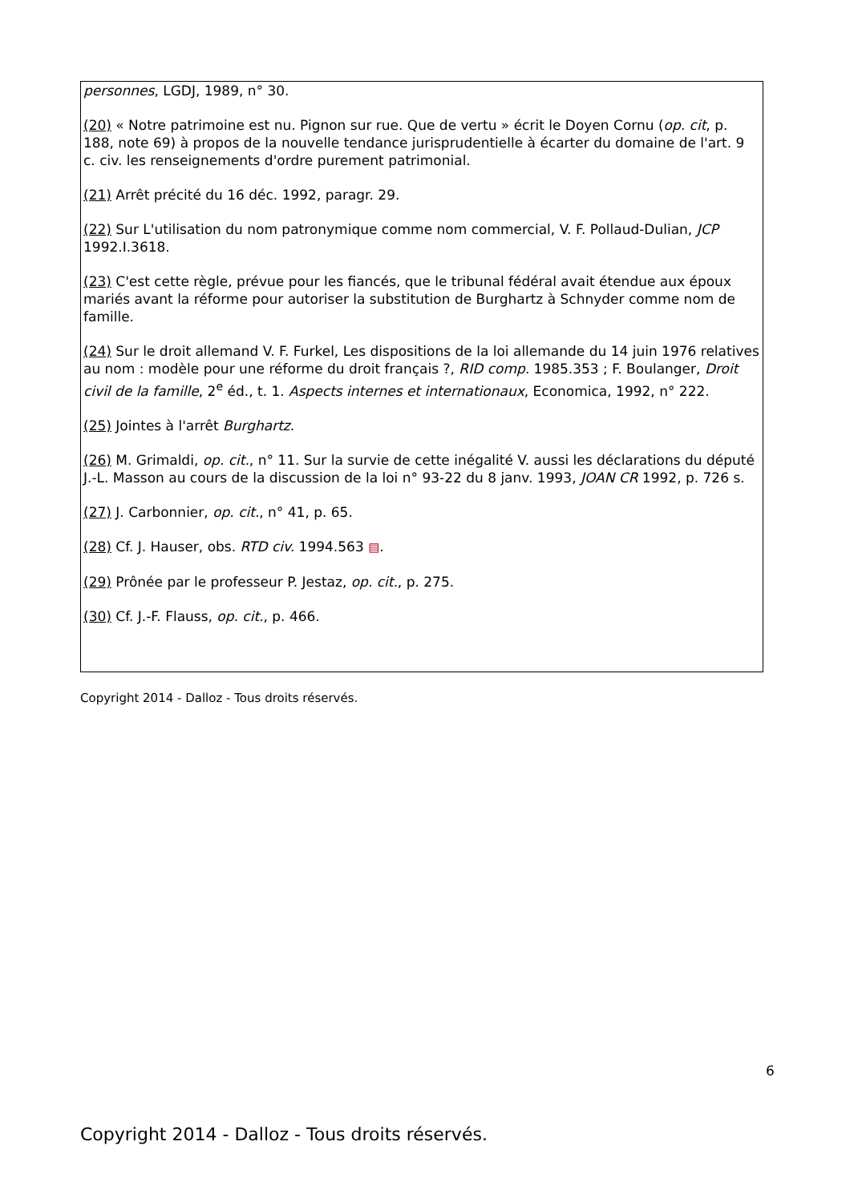personnes, LGDJ, 1989, n° 30.
(20) « Notre patrimoine est nu. Pignon sur rue. Que de vertu » écrit le Doyen Cornu (op. cit, p. 188, note 69) à propos de la nouvelle tendance jurisprudentielle à écarter du domaine de l'art. 9 c. civ. les renseignements d'ordre purement patrimonial.
(21) Arrêt précité du 16 déc. 1992, paragr. 29.
(22) Sur L'utilisation du nom patronymique comme nom commercial, V. F. Pollaud-Dulian, JCP 1992.I.3618.
(23) C'est cette règle, prévue pour les fiancés, que le tribunal fédéral avait étendue aux époux mariés avant la réforme pour autoriser la substitution de Burghartz à Schnyder comme nom de famille.
(24) Sur le droit allemand V. F. Furkel, Les dispositions de la loi allemande du 14 juin 1976 relatives au nom : modèle pour une réforme du droit français ?, RID comp. 1985.353 ; F. Boulanger, Droit civil de la famille, 2<sup>e</sup> éd., t. 1. Aspects internes et internationaux, Economica, 1992, n° 222.
(25) Jointes à l'arrêt Burghartz.
(26) M. Grimaldi, op. cit., n° 11. Sur la survie de cette inégalité V. aussi les déclarations du député J.-L. Masson au cours de la discussion de la loi n° 93-22 du 8 janv. 1993, JOAN CR 1992, p. 726 s.
(27) J. Carbonnier, op. cit., n° 41, p. 65.
(28) Cf. J. Hauser, obs. RTD civ. 1994.563 ▤.
(29) Prônée par le professeur P. Jestaz, op. cit., p. 275.
(30) Cf. J.-F. Flauss, op. cit., p. 466.
Copyright 2014 - Dalloz - Tous droits réservés.
6
Copyright 2014 - Dalloz - Tous droits réservés.